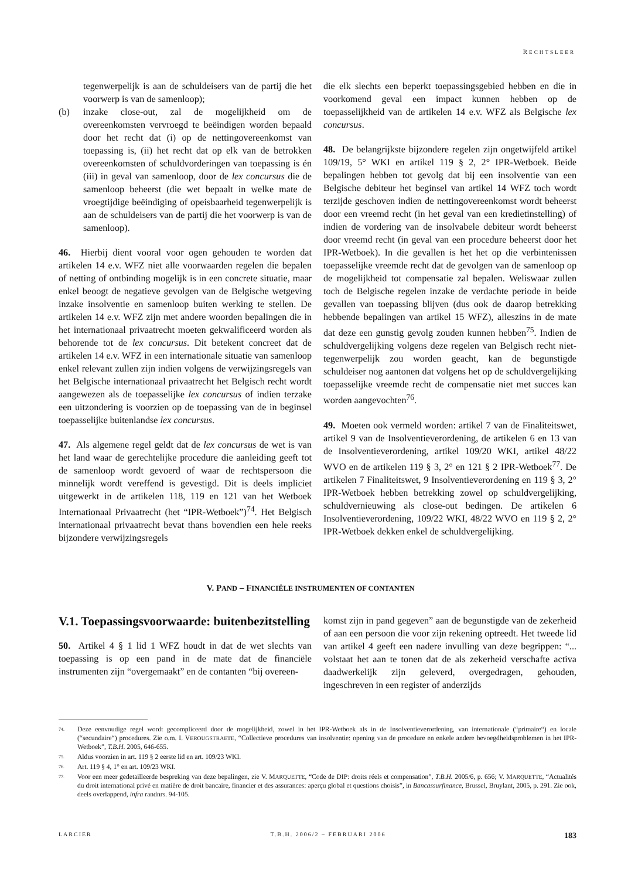RECHTSLEER
tegenwerpelijk is aan de schuldeisers van de partij die het voorwerp is van de samenloop);
(b) inzake close-out, zal de mogelijkheid om de overeenkomsten vervroegd te beëindigen worden bepaald door het recht dat (i) op de nettingovereenkomst van toepassing is, (ii) het recht dat op elk van de betrokken overeenkomsten of schuldvorderingen van toepassing is én (iii) in geval van samenloop, door de lex concursus die de samenloop beheerst (die wet bepaalt in welke mate de vroegtijdige beëindiging of opeisbaarheid tegenwerpelijk is aan de schuldeisers van de partij die het voorwerp is van de samenloop).
46. Hierbij dient vooral voor ogen gehouden te worden dat artikelen 14 e.v. WFZ niet alle voorwaarden regelen die bepalen of netting of ontbinding mogelijk is in een concrete situatie, maar enkel beoogt de negatieve gevolgen van de Belgische wetgeving inzake insolventie en samenloop buiten werking te stellen. De artikelen 14 e.v. WFZ zijn met andere woorden bepalingen die in het internationaal privaatrecht moeten gekwalificeerd worden als behorende tot de lex concursus. Dit betekent concreet dat de artikelen 14 e.v. WFZ in een internationale situatie van samenloop enkel relevant zullen zijn indien volgens de verwijzingsregels van het Belgische internationaal privaatrecht het Belgisch recht wordt aangewezen als de toepasselijke lex concursus of indien terzake een uitzondering is voorzien op de toepassing van de in beginsel toepasselijke buitenlandse lex concursus.
47. Als algemene regel geldt dat de lex concursus de wet is van het land waar de gerechtelijke procedure die aanleiding geeft tot de samenloop wordt gevoerd of waar de rechtspersoon die minnelijk wordt vereffend is gevestigd. Dit is deels impliciet uitgewerkt in de artikelen 118, 119 en 121 van het Wetboek Internationaal Privaatrecht (het “IPR-Wetboek”)<sup>74</sup>. Het Belgisch internationaal privaatrecht bevat thans bovendien een hele reeks bijzondere verwijzingsregels
die elk slechts een beperkt toepassingsgebied hebben en die in voorkomend geval een impact kunnen hebben op de toepasselijkheid van de artikelen 14 e.v. WFZ als Belgische lex concursus.
48. De belangrijkste bijzondere regelen zijn ongetwijfeld artikel 109/19, 5° WKI en artikel 119 § 2, 2° IPR-Wetboek. Beide bepalingen hebben tot gevolg dat bij een insolventie van een Belgische debiteur het beginsel van artikel 14 WFZ toch wordt terzijde geschoven indien de nettingovereenkomst wordt beheerst door een vreemd recht (in het geval van een kredietinstelling) of indien de vordering van de insolvabele debiteur wordt beheerst door vreemd recht (in geval van een procedure beheerst door het IPR-Wetboek). In die gevallen is het het op die verbintenissen toepasselijke vreemde recht dat de gevolgen van de samenloop op de mogelijkheid tot compensatie zal bepalen. Weliswaar zullen toch de Belgische regelen inzake de verdachte periode in beide gevallen van toepassing blijven (dus ook de daarop betrekking hebbende bepalingen van artikel 15 WFZ), alleszins in de mate dat deze een gunstig gevolg zouden kunnen hebben<sup>75</sup>. Indien de schuldvergelijking volgens deze regelen van Belgisch recht niet-tegenwerpelijk zou worden geacht, kan de begunstigde schuldeiser nog aantonen dat volgens het op de schuldvergelijking toepasselijke vreemde recht de compensatie niet met succes kan worden aangevochten<sup>76</sup>.
49. Moeten ook vermeld worden: artikel 7 van de Finaliteitswet, artikel 9 van de Insolventieverordening, de artikelen 6 en 13 van de Insolventieverordening, artikel 109/20 WKI, artikel 48/22 WVO en de artikelen 119 § 3, 2° en 121 § 2 IPR-Wetboek<sup>77</sup>. De artikelen 7 Finaliteitswet, 9 Insolventieverordening en 119 § 3, 2° IPR-Wetboek hebben betrekking zowel op schuldvergelijking, schuldvernieuwing als close-out bedingen. De artikelen 6 Insolventieverordening, 109/22 WKI, 48/22 WVO en 119 § 2, 2° IPR-Wetboek dekken enkel de schuldvergelijking.
V. PAND – FINANCIËLE INSTRUMENTEN OF CONTANTEN
V.1. Toepassingsvoorwaarde: buitenbezitstelling
50. Artikel 4 § 1 lid 1 WFZ houdt in dat de wet slechts van toepassing is op een pand in de mate dat de financiële instrumenten zijn “overgemaakt” en de contanten “bij overeen-
komst zijn in pand gegeven” aan de begunstigde van de zekerheid of aan een persoon die voor zijn rekening optreedt. Het tweede lid van artikel 4 geeft een nadere invulling van deze begrippen: “... volstaat het aan te tonen dat de als zekerheid verschafte activa daadwerkelijk zijn geleverd, overgedragen, gehouden, ingeschreven in een register of anderzijds
74. Deze eenvoudige regel wordt gecompliceerd door de mogelijkheid, zowel in het IPR-Wetboek als in de Insolventieverordening, van internationale (“primaire“) en locale (“secundaire“) procedures. Zie o.m. I. VEROUGSTRAETE, “Collectieve procedures van insolventie: opening van de procedure en enkele andere bevoegdheidsproblemen in het IPR-Wetboek”, T.B.H. 2005, 646-655.
75. Aldus voorzien in art. 119 § 2 eerste lid en art. 109/23 WKI.
76. Art. 119 § 4, 1° en art. 109/23 WKI.
77. Voor een meer gedetailleerde bespreking van deze bepalingen, zie V. MARQUETTE, “Code de DIP: droits réels et compensation”, T.B.H. 2005/6, p. 656; V. MARQUETTE, “Actualités du droit international privé en matière de droit bancaire, financier et des assurances: aperçu global et questions choisis”, in Bancassurfinance, Brussel, Bruylant, 2005, p. 291. Zie ook, deels overlappend, infra randnrs. 94-105.
LARCIER T.B.H. 2006/2 – FEBRUARI 2006 183